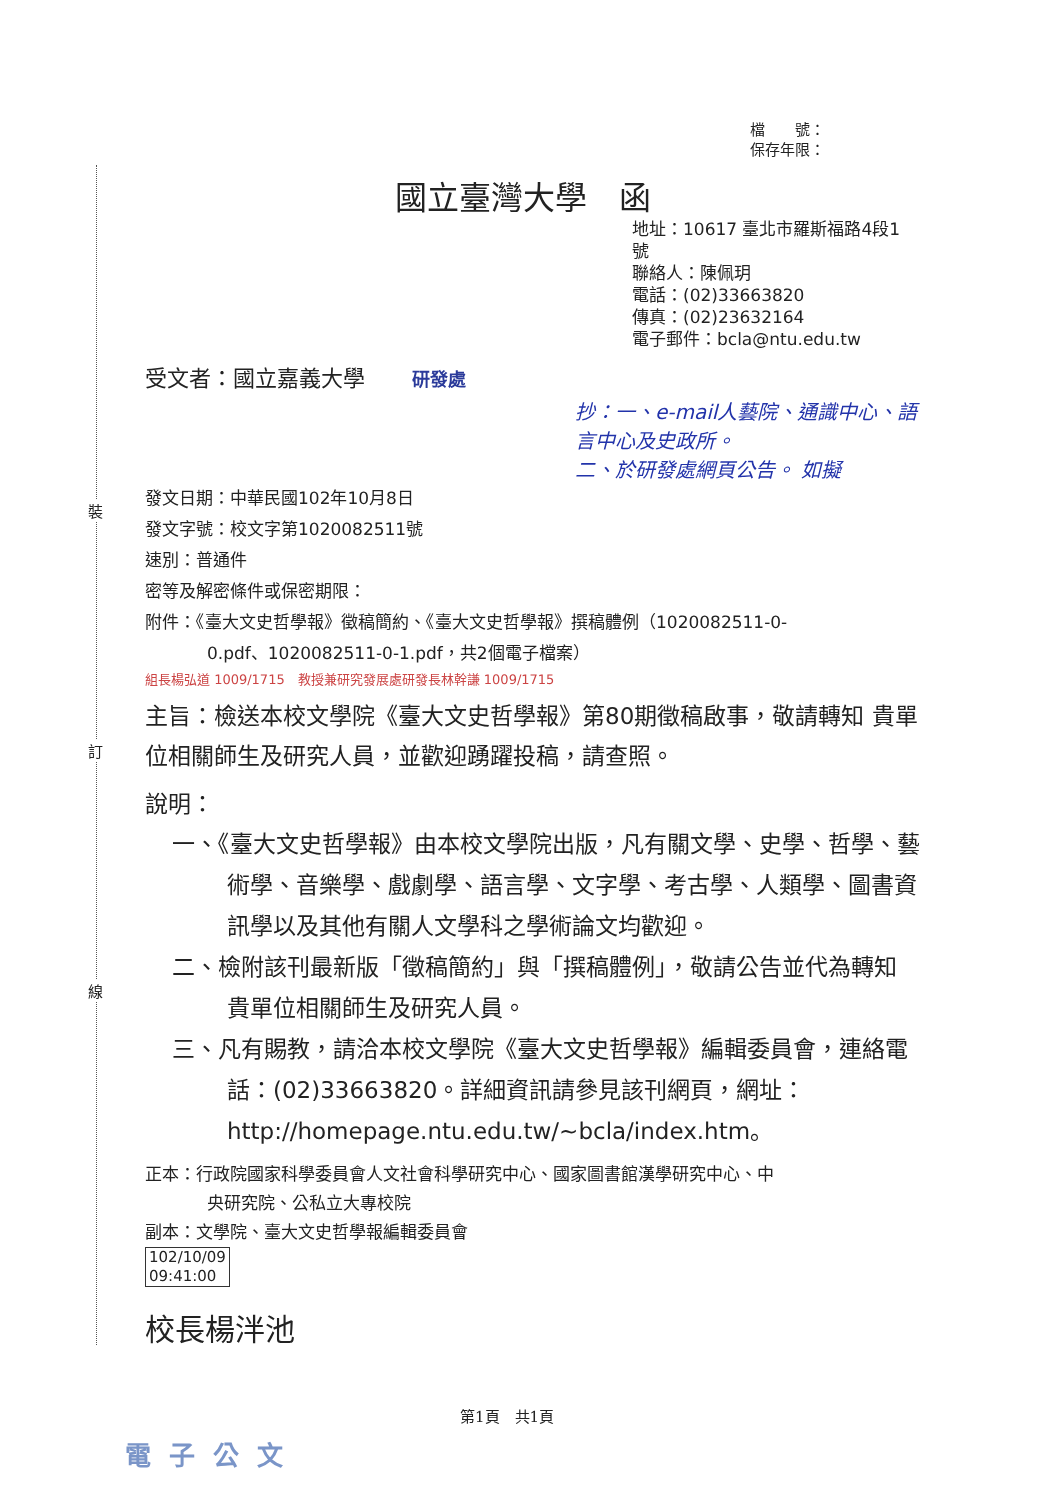裝
訂
線
檔　　號：
保存年限：
國立臺灣大學　函
地址：10617 臺北市羅斯福路4段1號
聯絡人：陳佩玥
電話：(02)33663820
傳真：(02)23632164
電子郵件：bcla@ntu.edu.tw
受文者：國立嘉義大學 研發處
抄：一、e-mail人藝院、通識中心、語言中心及史政所。
二、於研發處網頁公告。 如擬
發文日期：中華民國102年10月8日
發文字號：校文字第1020082511號
速別：普通件
密等及解密條件或保密期限：
附件：《臺大文史哲學報》徵稿簡約、《臺大文史哲學報》撰稿體例（1020082511-0-
0.pdf、1020082511-0-1.pdf，共2個電子檔案）
組長楊弘道 1009/1715　教授兼研究發展處研發長林幹謙 1009/1715
主旨：檢送本校文學院《臺大文史哲學報》第80期徵稿啟事，敬請轉知 貴單位相關師生及研究人員，並歡迎踴躍投稿，請查照。
說明：
一、《臺大文史哲學報》由本校文學院出版，凡有關文學、史學、哲學、藝術學、音樂學、戲劇學、語言學、文字學、考古學、人類學、圖書資訊學以及其他有關人文學科之學術論文均歡迎。
二、檢附該刊最新版「徵稿簡約」與「撰稿體例」，敬請公告並代為轉知 貴單位相關師生及研究人員。
三、凡有賜教，請洽本校文學院《臺大文史哲學報》編輯委員會，連絡電話：(02)33663820。詳細資訊請參見該刊網頁，網址：http://homepage.ntu.edu.tw/~bcla/index.htm。
正本：行政院國家科學委員會人文社會科學研究中心、國家圖書館漢學研究中心、中
央研究院、公私立大專校院
副本：文學院、臺大文史哲學報編輯委員會
102/10/09
09:41:00
校長楊泮池
第1頁　共1頁
電子公文